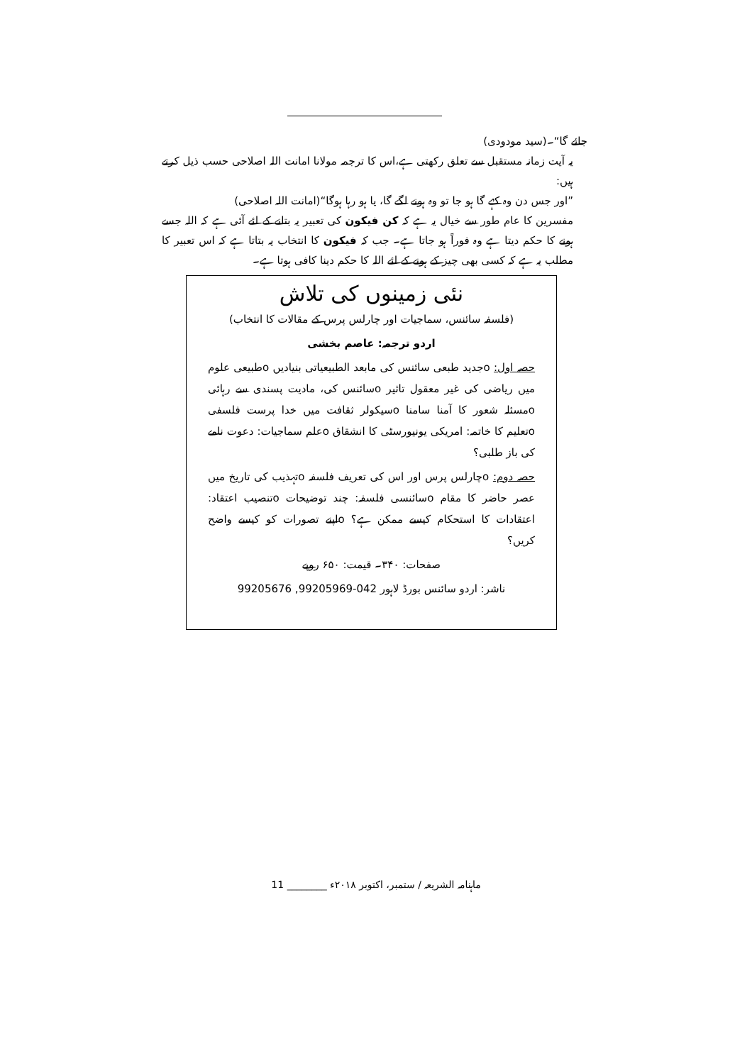جائے گا“۔(سید مودودی)
یہ آیت زمانہ مستقبل سے تعلق رکھتی ہے،اس کا ترجمہ مولانا امانت اللہ اصلاحی حسب ذیل کرتے ہیں:
”اور جس دن وہ کہے گا ہو جا تو وہ ہونے لگے گا، یا ہو رہا ہوگا“(امانت اللہ اصلاحی)
مفسرین کا عام طور سے خیال یہ ہے کہ کن فیکون کی تعبیر یہ بتانے کے لئے آئی ہے کہ اللہ جسے ہونے کا حکم دیتا ہے وہ فوراً ہو جاتا ہے۔ جب کہ فیکون کا انتخاب یہ بتاتا ہے کہ اس تعبیر کا مطلب یہ ہے کہ کسی بھی چیز کے ہونے کے لئے اللہ کا حکم دینا کافی ہوتا ہے۔
نئی زمینوں کی تلاش
(فلسفہ سائنس، سماجیات اور چارلس پرس کے مقالات کا انتخاب)
اردو ترجمہ: عاصم بخشی
حصہ اول: oجدید طبعی سائنس کی مابعد الطبیعیاتی بنیادیں oطبیعی علوم میں ریاضی کی غیر معقول تاثیر oسائنس کی، مادیت پسندی سے رہائی oمسئلہ شعور کا آمنا سامنا oسیکولر ثقافت میں خدا پرست فلسفی oتعلیم کا خاتمہ: امریکی یونیورسٹی کا انشقاق oعلم سماجیات: دعوت نامے کی باز طلبی؟
حصہ دوم: oچارلس پرس اور اس کی تعریف فلسفہ oتہذیب کی تاریخ میں عصر حاضر کا مقام oسائنسی فلسفہ: چند توضیحات oتنصیب اعتقاد: اعتقادات کا استحکام کیسے ممکن ہے؟ oاپنے تصورات کو کیسے واضح کریں؟
صفحات: ۳۴۰۔ قیمت: ۶۵۰ روپے
ناشر: اردو سائنس بورڈ لاہور 042-99205969, 99205676
ماہنامہ الشریعہ / ستمبر، اکتوبر ۲۰۱۸ء ________ 11